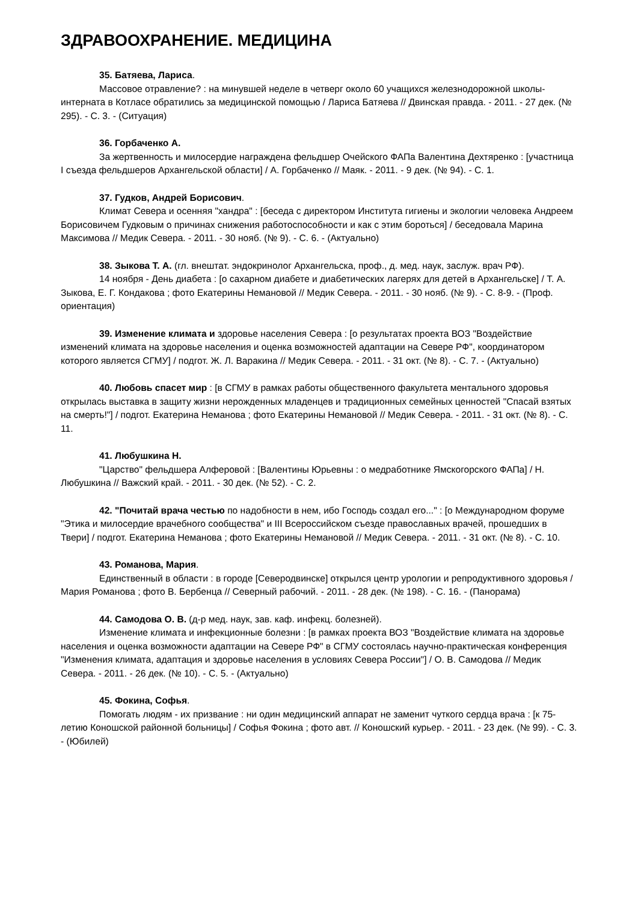ЗДРАВООХРАНЕНИЕ. МЕДИЦИНА
35. Батяева, Лариса.
Массовое отравление? : на минувшей неделе в четверг около 60 учащихся железнодорожной школы-интерната в Котласе обратились за медицинской помощью / Лариса Батяева // Двинская правда. - 2011. - 27 дек. (№ 295). - С. 3. - (Ситуация)
36. Горбаченко А.
За жертвенность и милосердие награждена фельдшер Очейского ФАПа Валентина Дехтяренко : [участница I съезда фельдшеров Архангельской области] / А. Горбаченко // Маяк. - 2011. - 9 дек. (№ 94). - С. 1.
37. Гудков, Андрей Борисович.
Климат Севера и осенняя "хандра" : [беседа с директором Института гигиены и экологии человека Андреем Борисовичем Гудковым о причинах снижения работоспособности и как с этим бороться] / беседовала Марина Максимова // Медик Севера. - 2011. - 30 нояб. (№ 9). - С. 6. - (Актуально)
38. Зыкова Т. А. (гл. внештат. эндокринолог Архангельска, проф., д. мед. наук, заслуж. врач РФ).
14 ноября - День диабета : [о сахарном диабете и диабетических лагерях для детей в Архангельске] / Т. А. Зыкова, Е. Г. Кондакова ; фото Екатерины Немановой // Медик Севера. - 2011. - 30 нояб. (№ 9). - С. 8-9. - (Проф. ориентация)
39. Изменение климата и здоровье населения Севера : [о результатах проекта ВОЗ "Воздействие изменений климата на здоровье населения и оценка возможностей адаптации на Севере РФ", координатором которого является СГМУ] / подгот. Ж. Л. Варакина // Медик Севера. - 2011. - 31 окт. (№ 8). - С. 7. - (Актуально)
40. Любовь спасет мир : [в СГМУ в рамках работы общественного факультета ментального здоровья открылась выставка в защиту жизни нерожденных младенцев и традиционных семейных ценностей "Спасай взятых на смерть!"] / подгот. Екатерина Неманова ; фото Екатерины Немановой // Медик Севера. - 2011. - 31 окт. (№ 8). - С. 11.
41. Любушкина Н.
"Царство" фельдшера Алферовой : [Валентины Юрьевны : о медработнике Ямскогорского ФАПа] / Н. Любушкина // Важский край. - 2011. - 30 дек. (№ 52). - С. 2.
42. "Почитай врача честью по надобности в нем, ибо Господь создал его..." : [о Международном форуме "Этика и милосердие врачебного сообщества" и III Всероссийском съезде православных врачей, прошедших в Твери] / подгот. Екатерина Неманова ; фото Екатерины Немановой // Медик Севера. - 2011. - 31 окт. (№ 8). - С. 10.
43. Романова, Мария.
Единственный в области : в городе [Северодвинске] открылся центр урологии и репродуктивного здоровья / Мария Романова ; фото В. Бербенца // Северный рабочий. - 2011. - 28 дек. (№ 198). - С. 16. - (Панорама)
44. Самодова О. В. (д-р мед. наук, зав. каф. инфекц. болезней).
Изменение климата и инфекционные болезни : [в рамках проекта ВОЗ "Воздействие климата на здоровье населения и оценка возможности адаптации на Севере РФ" в СГМУ состоялась научно-практическая конференция "Изменения климата, адаптация и здоровье населения в условиях Севера России"] / О. В. Самодова // Медик Севера. - 2011. - 26 дек. (№ 10). - С. 5. - (Актуально)
45. Фокина, Софья.
Помогать людям - их призвание : ни один медицинский аппарат не заменит чуткого сердца врача : [к 75-летию Коношской районной больницы] / Софья Фокина ; фото авт. // Коношский курьер. - 2011. - 23 дек. (№ 99). - С. 3. - (Юбилей)